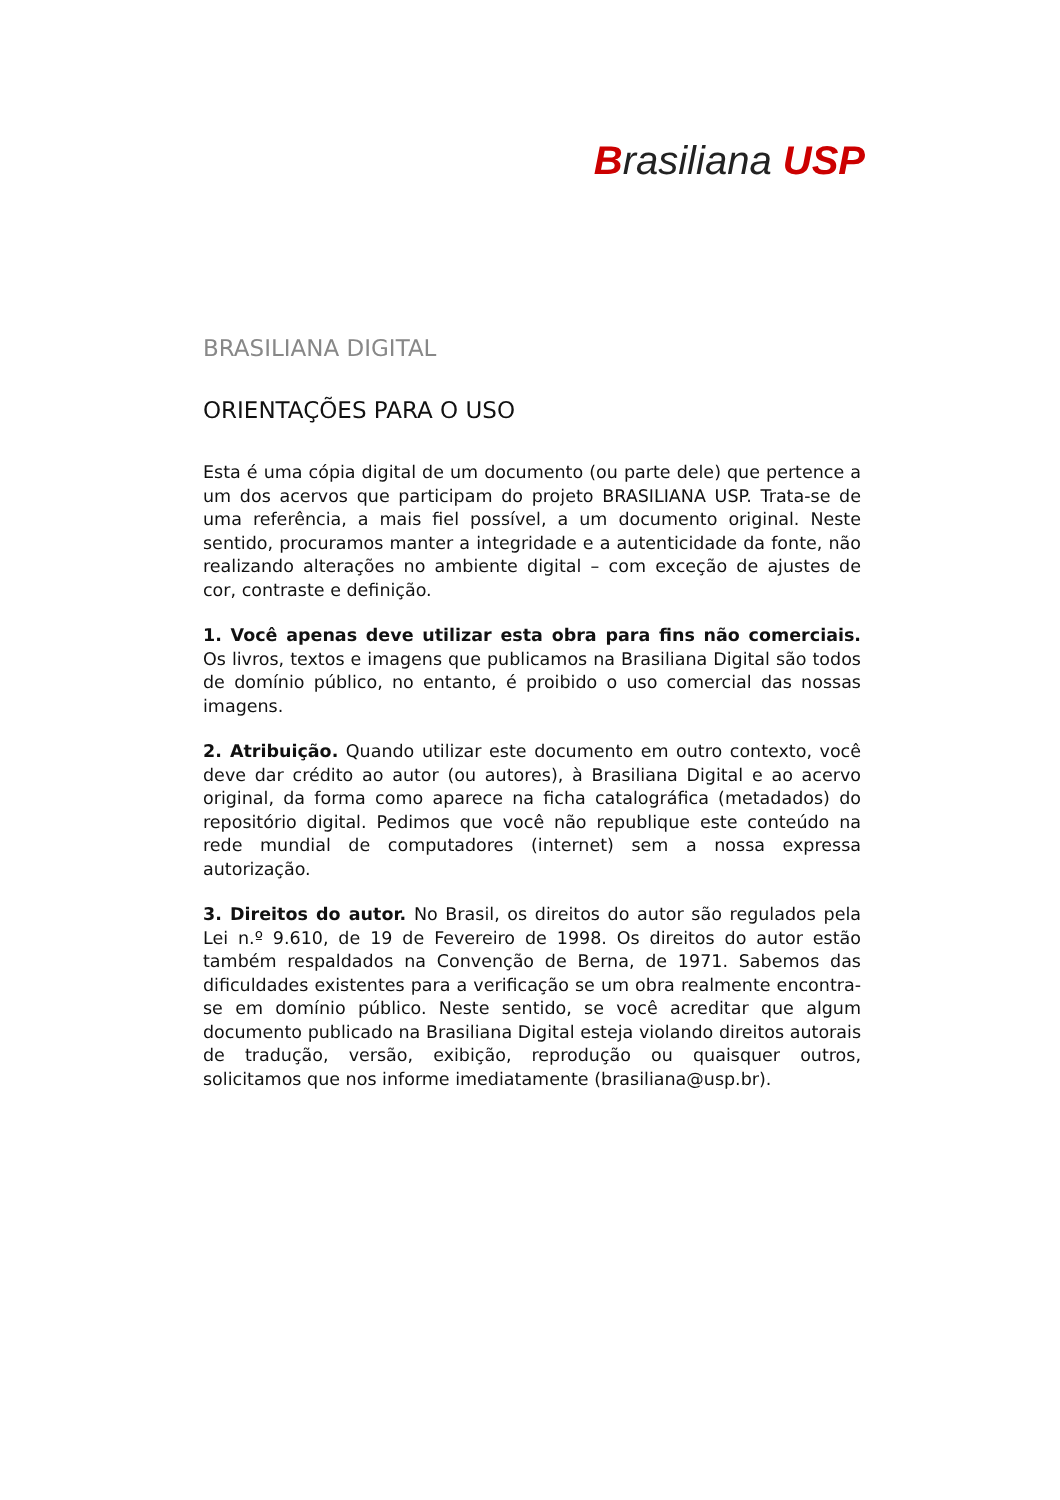Brasiliana USP
BRASILIANA DIGITAL
ORIENTAÇÕES PARA O USO
Esta é uma cópia digital de um documento (ou parte dele) que pertence a um dos acervos que participam do projeto BRASILIANA USP. Trata-se de uma referência, a mais fiel possível, a um documento original. Neste sentido, procuramos manter a integridade e a autenticidade da fonte, não realizando alterações no ambiente digital – com exceção de ajustes de cor, contraste e definição.
1. Você apenas deve utilizar esta obra para fins não comerciais. Os livros, textos e imagens que publicamos na Brasiliana Digital são todos de domínio público, no entanto, é proibido o uso comercial das nossas imagens.
2. Atribuição. Quando utilizar este documento em outro contexto, você deve dar crédito ao autor (ou autores), à Brasiliana Digital e ao acervo original, da forma como aparece na ficha catalográfica (metadados) do repositório digital. Pedimos que você não republique este conteúdo na rede mundial de computadores (internet) sem a nossa expressa autorização.
3. Direitos do autor. No Brasil, os direitos do autor são regulados pela Lei n.º 9.610, de 19 de Fevereiro de 1998. Os direitos do autor estão também respaldados na Convenção de Berna, de 1971. Sabemos das dificuldades existentes para a verificação se um obra realmente encontra-se em domínio público. Neste sentido, se você acreditar que algum documento publicado na Brasiliana Digital esteja violando direitos autorais de tradução, versão, exibição, reprodução ou quaisquer outros, solicitamos que nos informe imediatamente (brasiliana@usp.br).